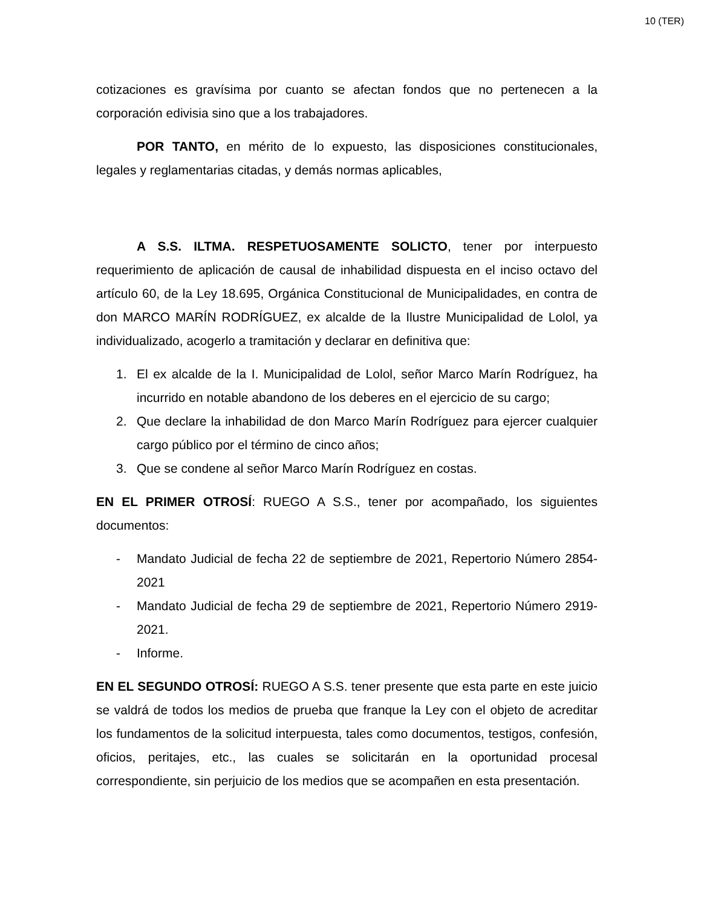10 (TER)
cotizaciones es gravísima por cuanto se afectan fondos que no pertenecen a la corporación edivisia sino que a los trabajadores.
POR TANTO, en mérito de lo expuesto, las disposiciones constitucionales, legales y reglamentarias citadas, y demás normas aplicables,
A S.S. ILTMA. RESPETUOSAMENTE SOLICTO, tener por interpuesto requerimiento de aplicación de causal de inhabilidad dispuesta en el inciso octavo del artículo 60, de la Ley 18.695, Orgánica Constitucional de Municipalidades, en contra de don MARCO MARÍN RODRÍGUEZ, ex alcalde de la Ilustre Municipalidad de Lolol, ya individualizado, acogerlo a tramitación y declarar en definitiva que:
1. El ex alcalde de la I. Municipalidad de Lolol, señor Marco Marín Rodríguez, ha incurrido en notable abandono de los deberes en el ejercicio de su cargo;
2. Que declare la inhabilidad de don Marco Marín Rodríguez para ejercer cualquier cargo público por el término de cinco años;
3. Que se condene al señor Marco Marín Rodríguez en costas.
EN EL PRIMER OTROSÍ: RUEGO A S.S., tener por acompañado, los siguientes documentos:
- Mandato Judicial de fecha 22 de septiembre de 2021, Repertorio Número 2854-2021
- Mandato Judicial de fecha 29 de septiembre de 2021, Repertorio Número 2919-2021.
- Informe.
EN EL SEGUNDO OTROSÍ: RUEGO A S.S. tener presente que esta parte en este juicio se valdrá de todos los medios de prueba que franque la Ley con el objeto de acreditar los fundamentos de la solicitud interpuesta, tales como documentos, testigos, confesión, oficios, peritajes, etc., las cuales se solicitarán en la oportunidad procesal correspondiente, sin perjuicio de los medios que se acompañen en esta presentación.